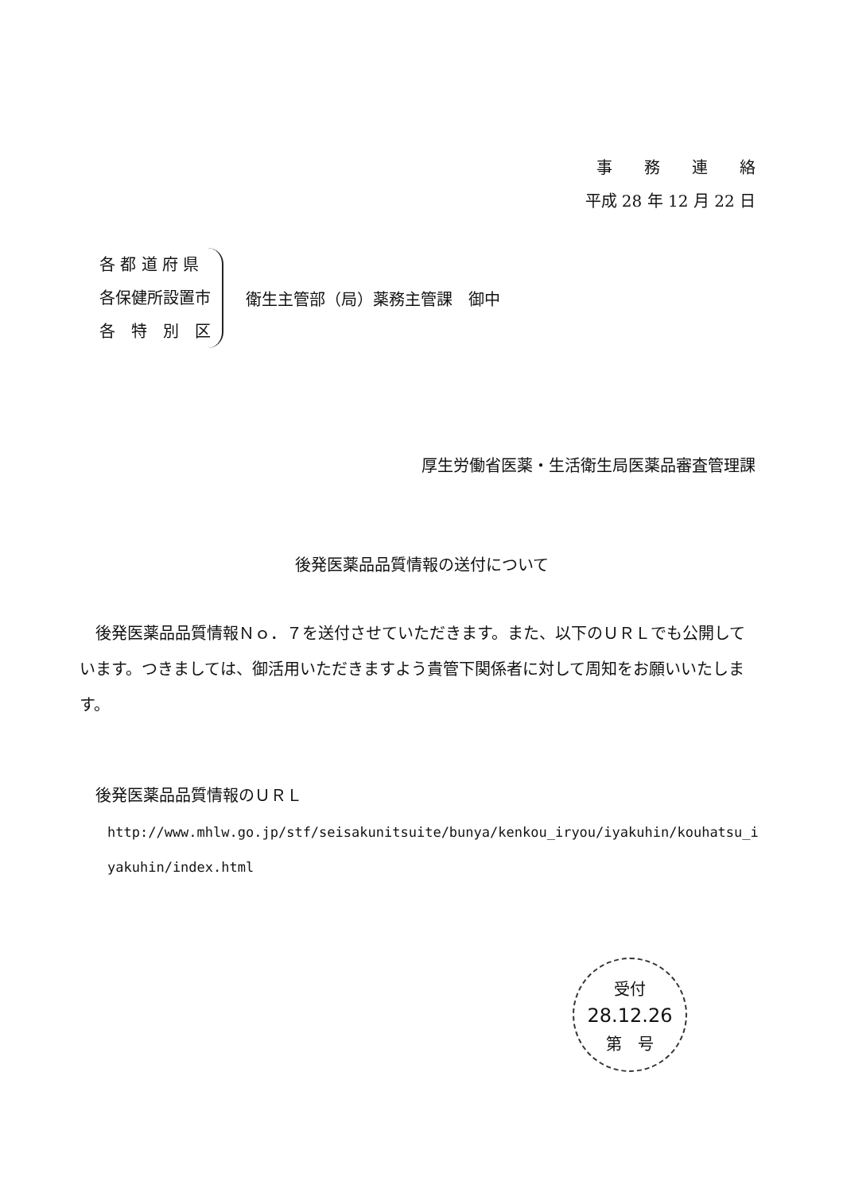事　　務　　連　　絡
平成 28 年 12 月 22 日
各 都 道 府 県
各保健所設置市
各　特　別　区
衛生主管部（局）薬務主管課　御中
厚生労働省医薬・生活衛生局医薬品審査管理課
後発医薬品品質情報の送付について
後発医薬品品質情報Ｎｏ．７を送付させていただきます。また、以下のＵＲＬでも公開しています。つきましては、御活用いただきますよう貴管下関係者に対して周知をお願いいたします。
後発医薬品品質情報のＵＲＬ
http://www.mhlw.go.jp/stf/seisakunitsuite/bunya/kenkou_iryou/iyakuhin/kouhatsu_iyakuhin/index.html
受付
28.12.26
第　号